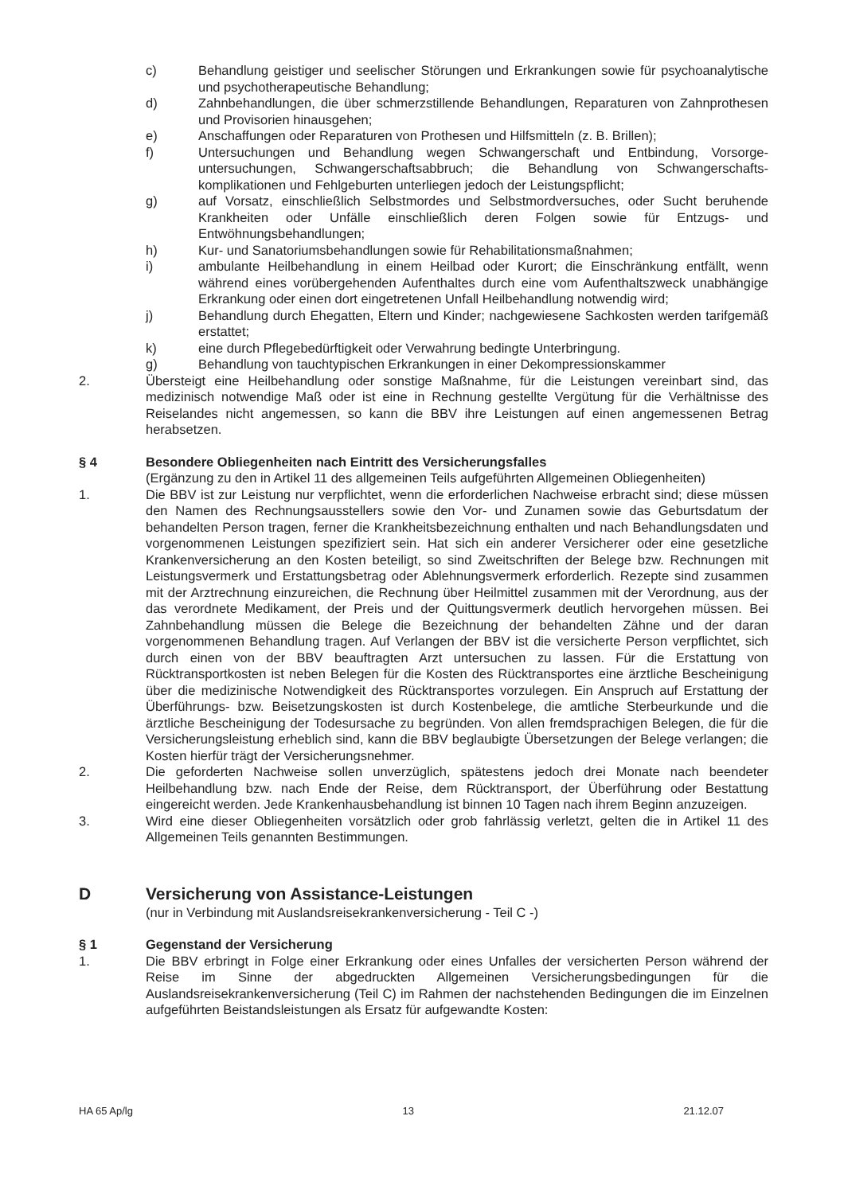c) Behandlung geistiger und seelischer Störungen und Erkrankungen sowie für psychoanalytische und psychotherapeutische Behandlung;
d) Zahnbehandlungen, die über schmerzstillende Behandlungen, Reparaturen von Zahnprothesen und Provisorien hinausgehen;
e) Anschaffungen oder Reparaturen von Prothesen und Hilfsmitteln (z. B. Brillen);
f) Untersuchungen und Behandlung wegen Schwangerschaft und Entbindung, Vorsorge­untersuchungen, Schwangerschaftsabbruch; die Behandlung von Schwangerschafts­komplikationen und Fehlgeburten unterliegen jedoch der Leistungspflicht;
g) auf Vorsatz, einschließlich Selbstmordes und Selbstmordversuches, oder Sucht beruhende Krankheiten oder Unfälle einschließlich deren Folgen sowie für Entzugs- und Entwöhnungsbehandlungen;
h) Kur- und Sanatoriumsbehandlungen sowie für Rehabilitationsmaßnahmen;
i) ambulante Heilbehandlung in einem Heilbad oder Kurort; die Einschränkung entfällt, wenn während eines vorübergehenden Aufenthaltes durch eine vom Aufenthaltszweck unabhängige Erkrankung oder einen dort eingetretenen Unfall Heilbehandlung notwendig wird;
j) Behandlung durch Ehegatten, Eltern und Kinder; nachgewiesene Sachkosten werden tarifgemäß erstattet;
k) eine durch Pflegebedürftigkeit oder Verwahrung bedingte Unterbringung.
g) Behandlung von tauchtypischen Erkrankungen in einer Dekompressionskammer
2. Übersteigt eine Heilbehandlung oder sonstige Maßnahme, für die Leistungen vereinbart sind, das medizinisch notwendige Maß oder ist eine in Rechnung gestellte Vergütung für die Verhältnisse des Reiselandes nicht angemessen, so kann die BBV ihre Leistungen auf einen angemessenen Betrag herabsetzen.
§ 4 Besondere Obliegenheiten nach Eintritt des Versicherungsfalles
(Ergänzung zu den in Artikel 11 des allgemeinen Teils aufgeführten Allgemeinen Obliegenheiten)
1. Die BBV ist zur Leistung nur verpflichtet, wenn die erforderlichen Nachweise erbracht sind; diese müssen den Namen des Rechnungsausstellers sowie den Vor- und Zunamen sowie das Geburtsdatum der behandelten Person tragen, ferner die Krankheitsbezeichnung enthalten und nach Behandlungsdaten und vorgenommenen Leistungen spezifiziert sein. Hat sich ein anderer Versicherer oder eine gesetzliche Krankenversicherung an den Kosten beteiligt, so sind Zweitschriften der Belege bzw. Rechnungen mit Leistungsvermerk und Erstattungsbetrag oder Ablehnungsvermerk erforderlich. Rezepte sind zusammen mit der Arztrechnung einzureichen, die Rechnung über Heilmittel zusammen mit der Verordnung, aus der das verordnete Medikament, der Preis und der Quittungsvermerk deutlich hervorgehen müssen. Bei Zahnbehandlung müssen die Belege die Bezeichnung der behandelten Zähne und der daran vorgenommenen Behandlung tragen. Auf Verlangen der BBV ist die versicherte Person verpflichtet, sich durch einen von der BBV beauftragten Arzt untersuchen zu lassen. Für die Erstattung von Rücktransportkosten ist neben Belegen für die Kosten des Rücktransportes eine ärztliche Bescheinigung über die medizinische Notwendigkeit des Rücktransportes vorzulegen. Ein Anspruch auf Erstattung der Überführungs- bzw. Beisetzungskosten ist durch Kostenbelege, die amtliche Sterbeurkunde und die ärztliche Bescheinigung der Todesursache zu begründen. Von allen fremdsprachigen Belegen, die für die Versicherungsleistung erheblich sind, kann die BBV beglaubigte Übersetzungen der Belege verlangen; die Kosten hierfür trägt der Versicherungsnehmer.
2. Die geforderten Nachweise sollen unverzüglich, spätestens jedoch drei Monate nach beendeter Heilbehandlung bzw. nach Ende der Reise, dem Rücktransport, der Überführung oder Bestattung eingereicht werden. Jede Krankenhausbehandlung ist binnen 10 Tagen nach ihrem Beginn anzuzeigen.
3. Wird eine dieser Obliegenheiten vorsätzlich oder grob fahrlässig verletzt, gelten die in Artikel 11 des Allgemeinen Teils genannten Bestimmungen.
D Versicherung von Assistance-Leistungen
(nur in Verbindung mit Auslandsreisekrankenversicherung - Teil C -)
§ 1 Gegenstand der Versicherung
1. Die BBV erbringt in Folge einer Erkrankung oder eines Unfalles der versicherten Person während der Reise im Sinne der abgedruckten Allgemeinen Versicherungsbedingungen für die Auslandsreisekrankenversicherung (Teil C) im Rahmen der nachstehenden Bedingungen die im Einzelnen aufgeführten Beistandsleistungen als Ersatz für aufgewandte Kosten:
HA 65 Ap/lg 13 21.12.07